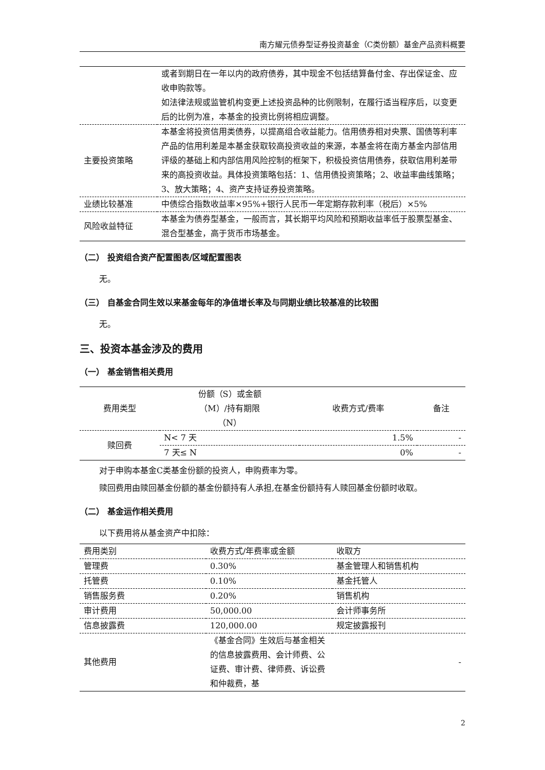南方耀元债券型证券投资基金（C类份额）基金产品资料概要
| | 或者到期日在一年以内的政府债券，其中现金不包括结算备付金、存出保证金、应收申购款等。 如法律法规或监管机构变更上述投资品种的比例限制，在履行适当程序后，以变更后的比例为准，本基金的投资比例将相应调整。 |
| 主要投资策略 | 本基金将投资信用类债券，以提高组合收益能力。信用债券相对央票、国债等利率产品的信用利差是本基金获取较高投资收益的来源，本基金将在南方基金内部信用评级的基础上和内部信用风险控制的框架下，积极投资信用债券，获取信用利差带来的高投资收益。具体投资策略包括：1、信用债投资策略；2、收益率曲线策略；3、放大策略；4、资产支持证券投资策略。 |
| 业绩比较基准 | 中债综合指数收益率×95%+银行人民币一年定期存款利率（税后）×5% |
| 风险收益特征 | 本基金为债券型基金，一般而言，其长期平均风险和预期收益率低于股票型基金、混合型基金，高于货币市场基金。 |
（二） 投资组合资产配置图表/区域配置图表
无。
（三） 自基金合同生效以来基金每年的净值增长率及与同期业绩比较基准的比较图
无。
三、投资本基金涉及的费用
（一） 基金销售相关费用
| 费用类型 | 份额（S）或金额 （M）/持有期限 （N） | 收费方式/费率 | 备注 |
| --- | --- | --- | --- |
| 赎回费 | N< 7 天 | 1.5% | - |
| | 7 天≤ N | 0% | - |
对于申购本基金C类基金份额的投资人，申购费率为零。
赎回费用由赎回基金份额的基金份额持有人承担,在基金份额持有人赎回基金份额时收取。
（二） 基金运作相关费用
以下费用将从基金资产中扣除：
| 费用类别 | 收费方式/年费率或金额 | 收取方 |
| 管理费 | 0.30% | 基金管理人和销售机构 |
| 托管费 | 0.10% | 基金托管人 |
| 销售服务费 | 0.20% | 销售机构 |
| 审计费用 | 50,000.00 | 会计师事务所 |
| 信息披露费 | 120,000.00 | 规定披露报刊 |
| 其他费用 | 《基金合同》生效后与基金相关的信息披露费用、会计师费、公证费、审计费、律师费、诉讼费和仲裁费，基 | - |
2